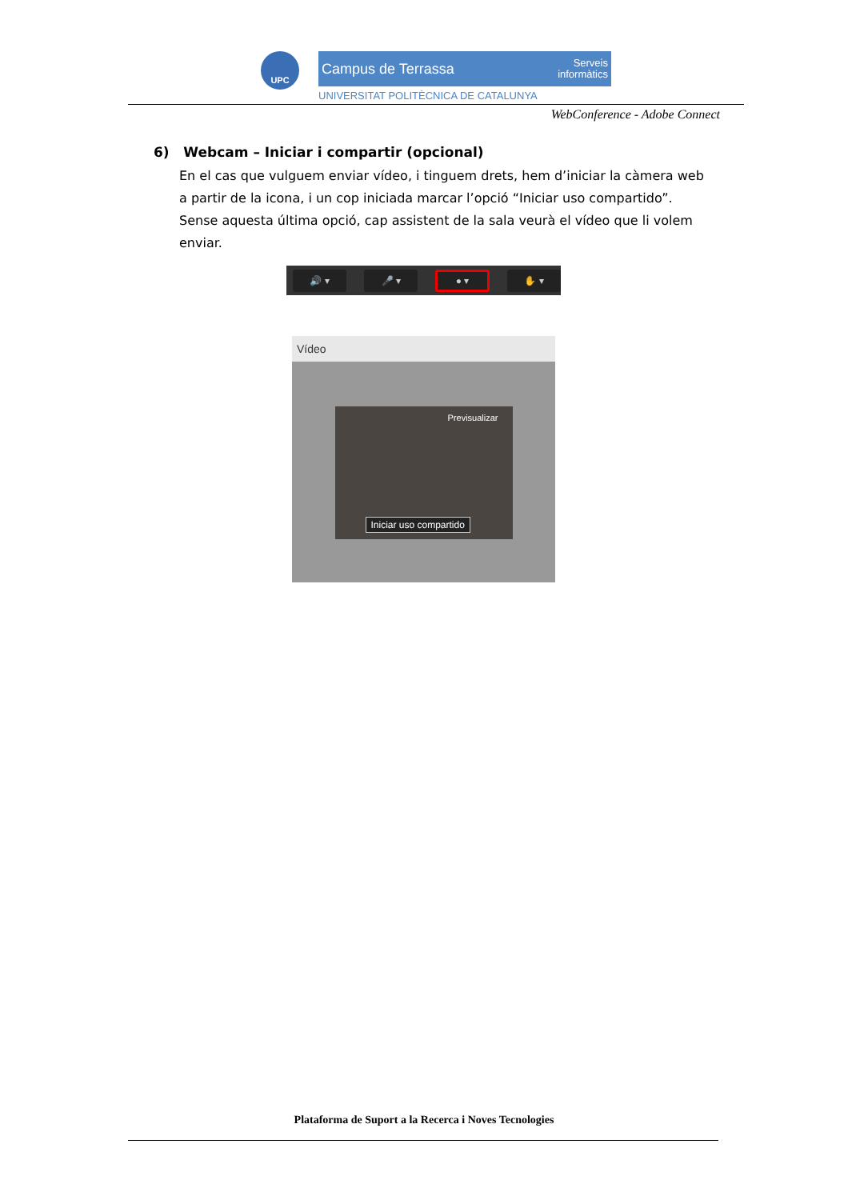UPC
Campus de Terrassa Serveis
informàtics
UNIVERSITAT POLITÈCNICA DE CATALUNYA
WebConference - Adobe Connect
6) Webcam – Iniciar i compartir (opcional)
En el cas que vulguem enviar vídeo, i tinguem drets, hem d’iniciar la càmera web a partir de la icona, i un cop iniciada marcar l’opció “Iniciar uso compartido”. Sense aquesta última opció, cap assistent de la sala veurà el vídeo que li volem enviar.
🔊 ▾ 🎤 ▾ ● ▾ ✋ ▾
Vídeo
Previsualizar
Iniciar uso compartido
Plataforma de Suport a la Recerca i Noves Tecnologies